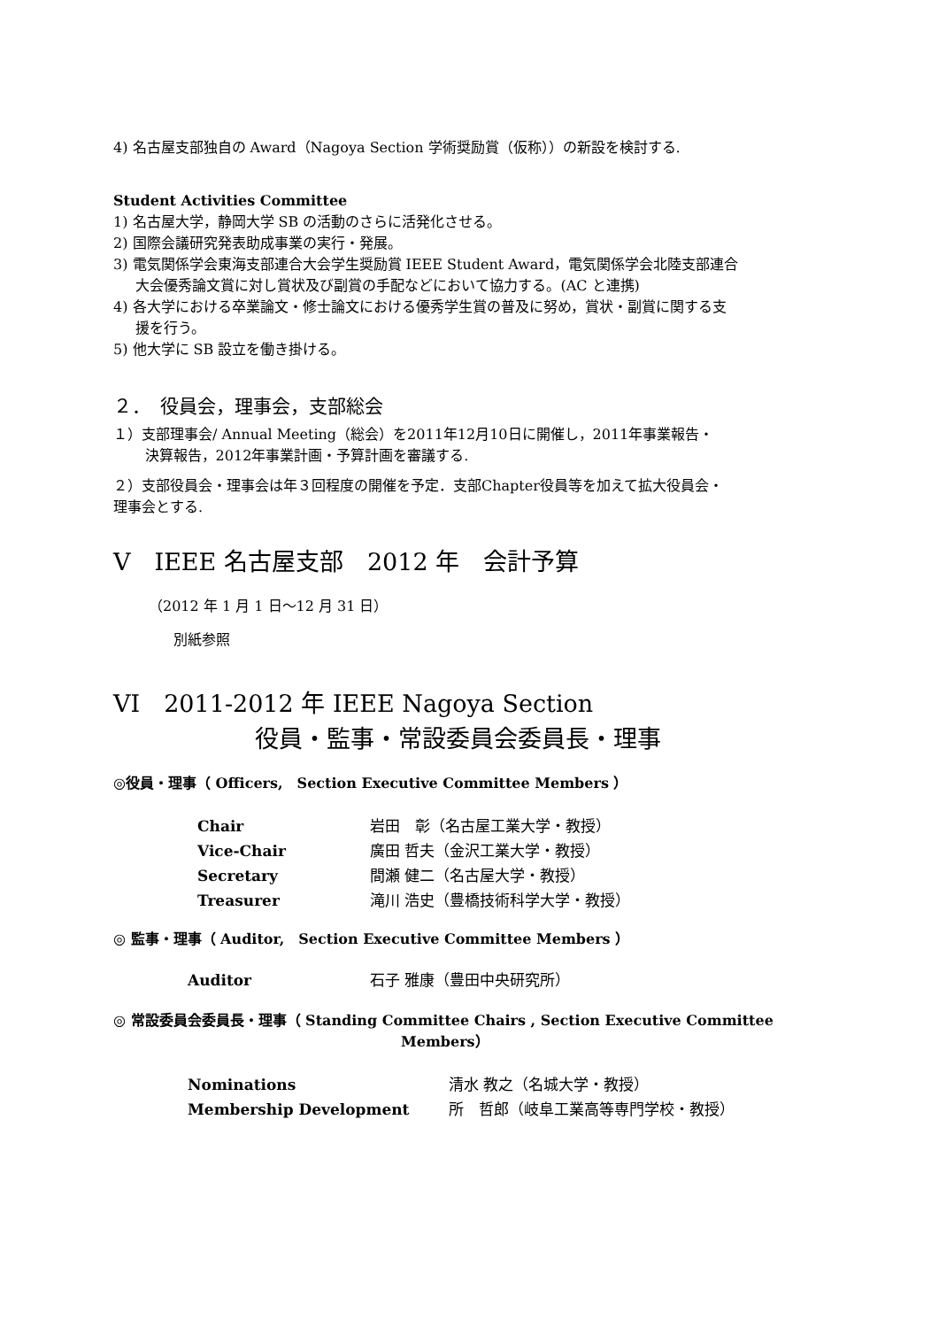4) 名古屋支部独自の Award（Nagoya Section 学術奨励賞（仮称））の新設を検討する.
Student Activities Committee
1) 名古屋大学，静岡大学 SB の活動のさらに活発化させる。
2) 国際会議研究発表助成事業の実行・発展。
3) 電気関係学会東海支部連合大会学生奨励賞 IEEE Student Award，電気関係学会北陸支部連合
大会優秀論文賞に対し賞状及び副賞の手配などにおいて協力する。(AC と連携)
4) 各大学における卒業論文・修士論文における優秀学生賞の普及に努め，賞状・副賞に関する支
援を行う。
5) 他大学に SB 設立を働き掛ける。
２．　役員会，理事会，支部総会
１）支部理事会/ Annual Meeting（総会）を2011年12月10日に開催し，2011年事業報告・
決算報告，2012年事業計画・予算計画を審議する.
２）支部役員会・理事会は年３回程度の開催を予定．支部Chapter役員等を加えて拡大役員会・
理事会とする.
V　IEEE 名古屋支部　2012 年　会計予算
（2012 年 1 月 1 日～12 月 31 日）
別紙参照
VI　2011-2012 年 IEEE Nagoya Section
役員・監事・常設委員会委員長・理事
◎役員・理事（ Officers,　Section Executive Committee Members ）
| Chair | 岩田 彰（名古屋工業大学・教授） |
| Vice-Chair | 廣田 哲夫（金沢工業大学・教授） |
| Secretary | 間瀬 健二（名古屋大学・教授） |
| Treasurer | 滝川 浩史（豊橋技術科学大学・教授） |
◎ 監事・理事（ Auditor,　Section Executive Committee Members ）
| Auditor | 石子 雅康（豊田中央研究所） |
◎ 常設委員会委員長・理事（ Standing Committee Chairs , Section Executive Committee
Members）
| Nominations | 清水 教之（名城大学・教授） |
| Membership Development | 所 哲郎（岐阜工業高等専門学校・教授） |